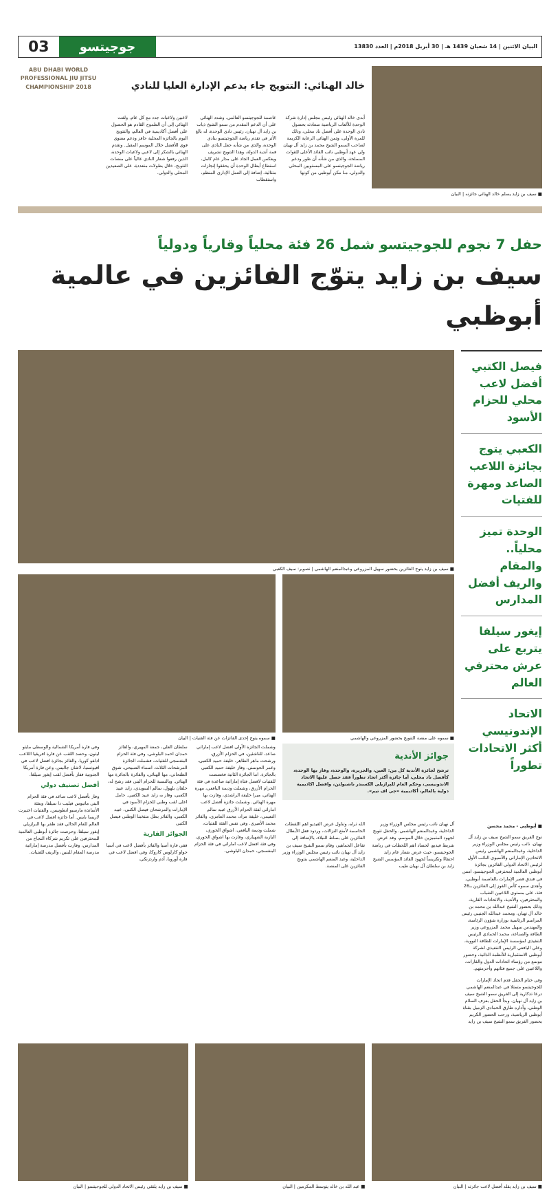البيان الاثنين | 14 شعبان 1439 هـ | 30 أبريل 2018م | العدد 13830
جوجيتسو
03
■ سيف بن زايد يسلم خالد الهنائي جائزته | البيان
خالد الهنائي: التتويج جاء بدعم الإدارة العليا للنادي
أبدى خالد الهنائي رئيس مجلس إدارة شركة الوحدة للألعاب الرياضية سعادته بحصول نادي الوحدة على أفضل ناد محلي، وذلك للمرة الأولى، وثمن الهنائي الرعاية الكريمة لصاحب السمو الشيخ محمد بن زايد آل نهيان ولي عهد أبوظبي نائب القائد الأعلى للقوات المسلحة، والذي من شأنه أن طور ودعم رياضة الجوجيتسو على المستويين المحلي والدولي، مـا مكن أبوظبي من كونها
عاصمة للجوجيتسو العالمي. وشدد الهنائي على أن الدعم المقدم من سمو الشيخ ذياب بن زايد آل نهيان، رئيس نادي الوحدة، له بالغ الأثر في تقدم رياضة الجوجيتسو بنادي الوحدة، والذي من شأنه جعل النادي على قمة أندية الدولة، وهذا التتويج تشريف ويعكس العمل الجاد على مدار عام كامل، استطاع أبطال الوحدة أن يحققوا إنجازات متتالية، إضافة إلى العمل الإداري المنظم، واستقطاب
لاعبين ولاعبات جدد مع كل عام. ولفت الهنائي إلى أن الطموح القادم هو الحصول على أفضل أكاديمية في العالم، والتتويج اليوم بالجائزة المحلية حافز ودعم معنوي قوي للأفضل خلال الموسم المقبل. وتقدم الهنائي بالشكر إلى لاعبي ولاعبات الوحدة، الذين رفعوا شعار النادي عالياً على منصات التتويج، خلال بطولات متعددة، على الصعيدين المحلي والدولي.
ABU DHABI WORLD PROFESSIONAL JIU JITSU CHAMPIONSHIP 2018
حفل 7 نجوم للجوجيتسو شمل 26 فئة محلياً وقارياً ودولياً
سيف بن زايد يتوّج الفائزين في عالمية أبوظبي
فيصل الكتبي أفضل لاعب محلي للحزام الأسود
الكعبي يتوج بجائزة اللاعب الصاعد ومهرة للفتيات
الوحدة تميز محلياً.. والمقام والريف أفضل المدارس
إيغور سيلفا يتربع على عرش محترفي العالم
الاتحاد الإندونيسي أكثر الاتحادات تطوراً
■ أبوظبي - محمد محسن
توج الفريق سمو الشيخ سيف بن زايد آل نهيان، نائب رئيس مجلس الوزراء وزير الداخلية، وعبدالمنعم الهاشمي رئيس الاتحادين الإماراتي والآسيوي النائب الأول لرئيس الاتحاد الدولي الفائزين بجائزة أبوظبي العالمية لمحترفي الجوجيتسو، امس في فندق قصر الإمارات بالعاصمة أبوظبي، وأهدى سموه كأس الفوز إلى الفائزين بـ26 فئة، على مستوى اللاعبين الشباب والمحترفين، والأندية، والاتحادات القارية، وذلك بحضور الشيخ عبدالله بن محمد بن خالد آل نهيان، ومحمد عبدالله الجنيبي رئيس المراسم الرئاسية بوزارة شؤون الرئاسة، والمهندس سهيل محمد المزروعي وزير الطاقة والصناعة، محمد الحمادي الرئيس التنفيذي لمؤسسة الإمارات للطاقة النووية، وعلي اليافعي الرئيس التنفيذي لشركة أبوظبي الاستثمارية للأنظمة الذاتية، وحضور موسع من رؤساء اتحادات الدول والقارات، واللاعبين على جميع فئاتهم وأحزمتهم.
وفي ختام الحفل قدم اتحاد الإمارات للجوجيتسو متمثلا في عبدالمنعم الهاشمي درعا تذكارية إلى الفريق سمو الشيخ سيف بن زايد آل نهيان. وبدأ الحفل بعزف السلام الوطني، وأداره طارق الحمادي الزميل بقناة أبوظبي الرياضية، ورحب الحضور الكريم بحضور الفريق سمو الشيخ سيف بن زايد
■ سيف بن زايد يتوج الفائزين بحضور سهيل المزروعي وعبدالمنعم الهاشمي | تصوير: سيف الكعبي
■ سموه على منصة التتويج بحضور المزروعي والهاشمي
جوائز الأندية
ترشح لجائزة الأندية كل من: العين، والجزيرة، والوحدة، وفاز بها الوحدة، كأفضل ناد محلي، أما جائزة أكثر اتحاد تطوراً فقد حصل عليها الاتحاد الاندونيسي، وحكم العام للبرازيلي الكسندر ناشنولتن، وافضل اكاديمية دولية بالعالم، أكاديمية «جي اف تيم».
آل نهيان نائب رئيس مجلس الوزراء وزير الداخلية، وعبدالمنعم الهاشمي. والحفل تتويج لجهود المتميزين خلال الموسم، وقد عرض شريط فيديو، لحصاد اهم اللحظات في رياضة الجوجيتسو، حيث عرض شعار عام زايد احتفاءً وتكريساً لجهود القائد المؤسس الشيخ زايد بن سلطان آل نهيان طيب
الله ثراه، وتناول عرض الفيديو اهم اللقطات الحاسمة لأمتع النزالات، وردود فعل الأبطال الفائزين على بساط النبلاء، بالإضافة إلى تفاعل الجماهير، وقام سمو الشيخ سيف بن زايد آل نهيان نائب رئيس مجلس الوزراء وزير الداخلية، وعبد المنعم الهاشمي بتتويج الفائزين على المنصة.
■ سموه يتوج إحدى الفائزات عن فئة الفتيات | البيان
وشملت الجائزة الأولى افضل لاعب إماراتي صاعد، للناشئين، في الحزام الأزرق، ورشحت ماهر الطاهر، خليفة حميد الكعبي، وعمر الحوسني، وفاز خليفة حميد الكعبي بالجائزة. اما الجائزة الثانية فخصصت للفتيات لافضل فتاة إماراتية صاعدة في فئة الحزام الأزرق، وشملت وديمة اليافعي، مهرة الهنائي، ميرا خليفة الراشدي، وفازت بها مهرة الهنائي. وشملت جائزة أفضل لاعب اماراتي لفئة الحزام الأزرق عبيد سالم النعيمي، خليفة مراد، محمد العامري، والفائز محمد الأميري. وفي نفس الفئة للفتيات، شملت وديمة اليافعي، اشواق الخوري، اليازية الشهياري، وفازت بها اشواق الخوري، وفي فئة افضل لاعب اماراتي في فئة الحزام البنفسجي، حمدان البلوشي،
سلطان العلي، جمعة المهيري، والفائز حمدان احمد البلوشي. وفي فئة الحزام البنفسجي للفتيات، فشملت الجائزة المرشحات الثلاث، اسماء الصبيحي، شوق الظنحاني، مها الهنائي، والفائزة بالجائزة مها الهنائي. وبالنسبة للحزام البني فقد رشح له، خلفان بلهول، سالم السويدي، زايد عبيد الكعبي، وفاز به زايد عبيد الكعبي. حامل اعلى لقب وطني للحزام الأسود في الإمارات والمرشحان فيصل الكتبي، عبيد الكعبي، والفائز بطل منتخبنا الوطني فيصل الكتبي
الجوائز القارية
ففي قارة آسيا والفائز بأفضل لاعب في آسيا جواو كارلوس كاروكا، وفي افضل لاعب في قارة أوروبا، آدم واردزنكي،
وفي قارة أمريكا الشمالية والوسطى مايثو ليتون، وحصد اللقب عن قارة افريقيا اللاعب ادلفو كوريا. والفائز بجائزة افضل لاعب في اقيونسيا، لاشان جاليس، وعن قارة أمريكا الجنوبية ففاز بأفضل لقب إيغور سيلفا.
أفضل تصنيف دولي
وفاز بأفضل لاعب صاعد في فئة الحزام البني ماتيوس فيليب دا سيلفا، وبفئة الأساتذة مارسيو انطونيس، والفتيات اختيرت لاريسا بايس. أما جائزة افضل لاعب في العالم للعام الحالي فقد ظفر بها البرازيلي إيغور سيلفا. وحرصت جائزة أبوظبي العالمية للمحترفين على تكريم شركاء النجاح من المدارس، وفازت بأفضل مدرسة إماراتية مدرسة المقام للبنين، والريف للفتيات.
■ سيف بن زايد يقلد أفضل لاعب جائزته | البيان
■ عبد الله بن خالد يتوسط المكرمين | البيان
■ سيف بن زايد يلتقي رئيس الاتحاد الدولي للجوجيتسو | البيان